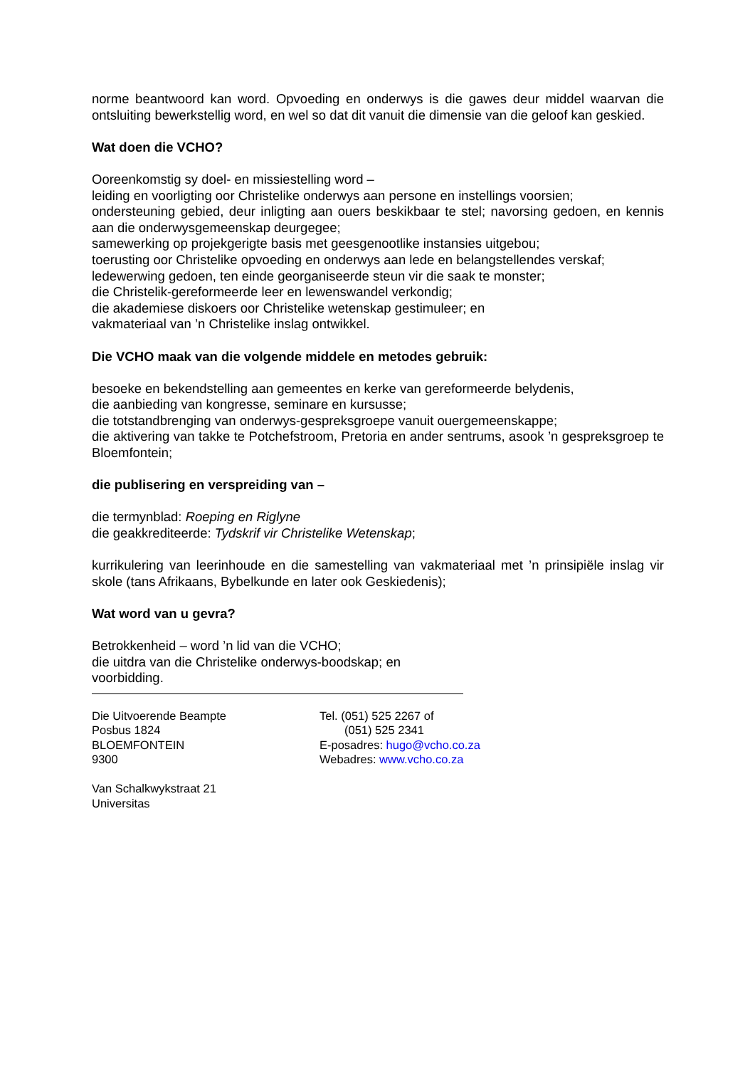norme beantwoord kan word. Opvoeding en onderwys is die gawes deur middel waarvan die ontsluiting bewerkstellig word, en wel so dat dit vanuit die dimensie van die geloof kan geskied.
Wat doen die VCHO?
Ooreenkomstig sy doel- en missiestelling word –
leiding en voorligting oor Christelike onderwys aan persone en instellings voorsien;
ondersteuning gebied, deur inligting aan ouers beskikbaar te stel; navorsing gedoen, en kennis aan die onderwysgemeenskap deurgegee;
samewerking op projekgerigte basis met geesgenootlike instansies uitgebou;
toerusting oor Christelike opvoeding en onderwys aan lede en belangstellendes verskaf;
ledewerwing gedoen, ten einde georganiseerde steun vir die saak te monster;
die Christelik-gereformeerde leer en lewenswandel verkondig;
die akademiese diskoers oor Christelike wetenskap gestimuleer; en
vakmateriaal van ’n Christelike inslag ontwikkel.
Die VCHO maak van die volgende middele en metodes gebruik:
besoeke en bekendstelling aan gemeentes en kerke van gereformeerde belydenis,
die aanbieding van kongresse, seminare en kursusse;
die totstandbrenging van onderwys-gespreksgroepe vanuit ouergemeenskappe;
die aktivering van takke te Potchefstroom, Pretoria en ander sentrums, asook ’n gespreksgroep te Bloemfontein;
die publisering en verspreiding van –
die termynblad: Roeping en Riglyne
die geakkrediteerde: Tydskrif vir Christelike Wetenskap;
kurrikulering van leerinhoude en die samestelling van vakmateriaal met ’n prinsipiële inslag vir skole (tans Afrikaans, Bybelkunde en later ook Geskiedenis);
Wat word van u gevra?
Betrokkenheid – word ’n lid van die VCHO;
die uitdra van die Christelike onderwys-boodskap; en
voorbidding.
Die Uitvoerende Beampte
Posbus 1824
BLOEMFONTEIN
9300
Van Schalkwykstraat 21
Universitas
Tel. (051) 525 2267 of
(051) 525 2341
E-posadres: hugo@vcho.co.za
Webadres: www.vcho.co.za